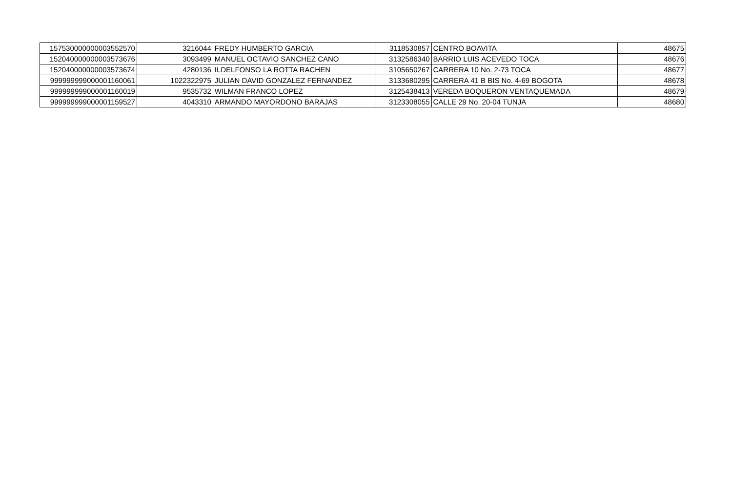| 157530000000003552570 | 3216044 | FREDY HUMBERTO GARCIA | 3118530857 | CENTRO BOAVITA | 48675 |
| 152040000000003573676 | 3093499 | MANUEL OCTAVIO SANCHEZ CANO | 3132586340 | BARRIO LUIS ACEVEDO TOCA | 48676 |
| 152040000000003573674 | 4280136 | ILDELFONSO LA ROTTA RACHEN | 3105650267 | CARRERA 10 No. 2-73 TOCA | 48677 |
| 999999999000001160061 | 1022322975 | JULIAN DAVID GONZALEZ FERNANDEZ | 3133680295 | CARRERA 41 B BIS No. 4-69 BOGOTA | 48678 |
| 999999999000001160019 | 9535732 | WILMAN FRANCO LOPEZ | 3125438413 | VEREDA BOQUERON VENTAQUEMADA | 48679 |
| 999999999000001159527 | 4043310 | ARMANDO MAYORDONO BARAJAS | 3123308055 | CALLE 29 No. 20-04 TUNJA | 48680 |